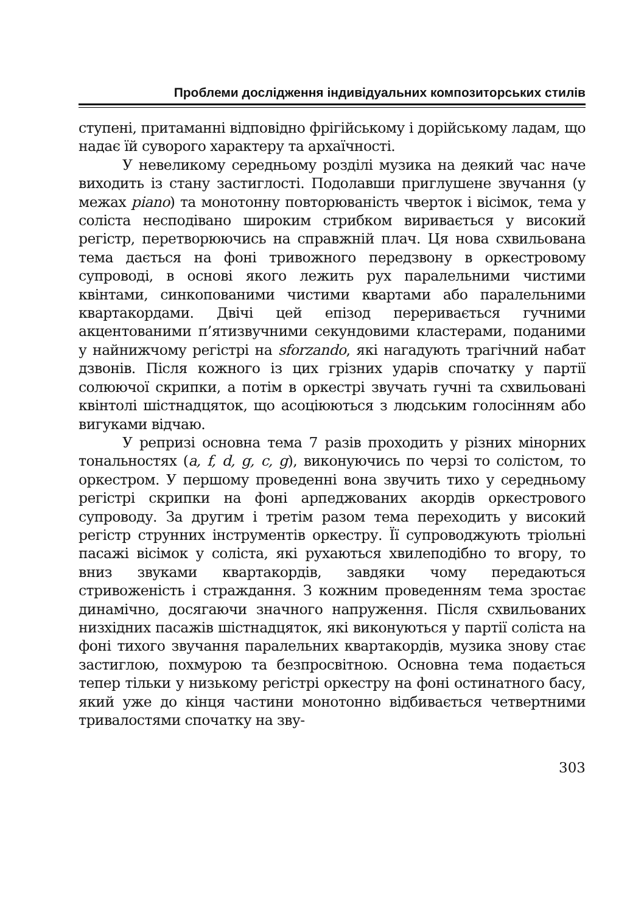Проблеми дослідження індивідуальних композиторських стилів
ступені, притаманні відповідно фрігійському і дорійському ладам, що надає їй суворого характеру та архаїчності.
У невеликому середньому розділі музика на деякий час наче виходить із стану застиглості. Подолавши приглушене звучання (у межах piano) та монотонну повторюваність чверток і вісімок, тема у соліста несподівано широким стрибком виривається у високий регістр, перетворюючись на справжній плач. Ця нова схвильована тема дається на фоні тривожного передзвону в оркестровому супроводі, в основі якого лежить рух паралельними чистими квінтами, синкопованими чистими квартами або паралельними квартакордами. Двічі цей епізод переривається гучними акцентованими п’ятизвучними секундовими кластерами, поданими у найнижчому регістрі на sforzando, які нагадують трагічний набат дзвонів. Після кожного із цих грізних ударів спочатку у партії солюючої скрипки, а потім в оркестрі звучать гучні та схвильовані квінтолі шістнадцяток, що асоціюються з людським голосінням або вигуками відчаю.
У репризі основна тема 7 разів проходить у різних мінорних тональностях (a, f, d, g, c, g), виконуючись по черзі то солістом, то оркестром. У першому проведенні вона звучить тихо у середньому регістрі скрипки на фоні арпеджованих акордів оркестрового супроводу. За другим і третім разом тема переходить у високий регістр струнних інструментів оркестру. Її супроводжують тріольні пасажі вісімок у соліста, які рухаються хвилеподібно то вгору, то вниз звуками квартакордів, завдяки чому передаються стривоженість і страждання. З кожним проведенням тема зростає динамічно, досягаючи значного напруження. Після схвильованих низхідних пасажів шістнадцяток, які виконуються у партії соліста на фоні тихого звучання паралельних квартакордів, музика знову стає застиглою, похмурою та безпросвітною. Основна тема подається тепер тільки у низькому регістрі оркестру на фоні остинатного басу, який уже до кінця частини монотонно відбивається четвертними тривалостями спочатку на зву-
303